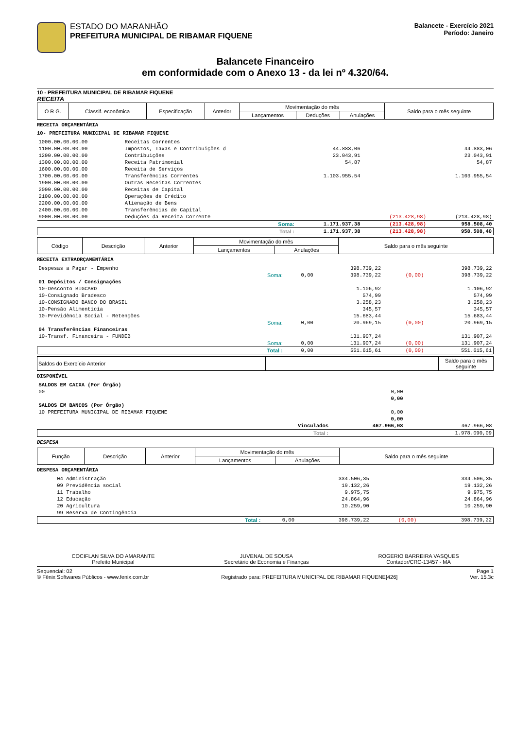ESTADO DO MARANHÃO
PREFEITURA MUNICIPAL DE RIBAMAR FIQUENE
Balancete - Exercício 2021
Período: Janeiro
Balancete Financeiro
em conformidade com o Anexo 13 - da lei nº 4.320/64.
10 - PREFEITURA MUNICIPAL DE RIBAMAR FIQUENE
RECEITA
| O R G. | Classif. econômica | Especificação | Anterior | Movimentação do mês | | | Saldo para o mês seguinte |
| --- | --- | --- | --- | --- | --- | --- | --- |
| | | | | Lançamentos | Deduções | Anulações | |
RECEITA ORÇAMENTÁRIA
10- PREFEITURA MUNICIPAL DE RIBAMAR FIQUENE
| 1000.00.00.00.00 | Receitas Correntes | | | |
| 1100.00.00.00.00 | Impostos, Taxas e Contribuições d | 44.883,06 | | 44.883,06 |
| 1200.00.00.00.00 | Contribuições | 23.043,91 | | 23.043,91 |
| 1300.00.00.00.00 | Receita Patrimonial | 54,87 | | 54,87 |
| 1600.00.00.00.00 | Receita de Serviços | | | |
| 1700.00.00.00.00 | Transferências Correntes | 1.103.955,54 | | 1.103.955,54 |
| 1900.00.00.00.00 | Outras Receitas Correntes | | | |
| 2000.00.00.00.00 | Receitas de Capital | | | |
| 2100.00.00.00.00 | Operações de Crédito | | | |
| 2200.00.00.00.00 | Alienação de Bens | | | |
| 2400.00.00.00.00 | Transferências de Capital | | | |
| 9000.00.00.00.00 | Deduções da Receita Corrente | | (213.428,98) | (213.428,98) |
| | Soma: | 1.171.937,38 | (213.428,98) | 958.508,40 |
| | Total : | 1.171.937,38 | (213.428,98) | 958.508,40 |
| Código | Descrição | Anterior | Movimentação do mês | | Saldo para o mês seguinte |
| --- | --- | --- | --- | --- | --- |
| | | | Lançamentos | Anulações | |
RECEITA EXTRAORÇAMENTÁRIA
| Despesas a Pagar - Empenho | | | 398.739,22 | | 398.739,22 |
| | Soma: | 0,00 | 398.739,22 | (0,00) | 398.739,22 |
| 01 Depósitos / Consignações | | | | | |
| 10-Desconto BIGCARD | | | 1.106,92 | | 1.106,92 |
| 10-Consignado Bradesco | | | 574,99 | | 574,99 |
| 10-CONSIGNADO BANCO DO BRASIL | | | 3.258,23 | | 3.258,23 |
| 10-Pensão Alimenticia | | | 345,57 | | 345,57 |
| 10-Previdência Social - Retenções | | | 15.683,44 | | 15.683,44 |
| | Soma: | 0,00 | 20.969,15 | (0,00) | 20.969,15 |
| 04 Transferências Financeiras | | | | | |
| 10-Transf. Financeira - FUNDEB | | | 131.907,24 | | 131.907,24 |
| | Soma: | 0,00 | 131.907,24 | (0,00) | 131.907,24 |
| | Total : | 0,00 | 551.615,61 | (0,00) | 551.615,61 |
| Saldos do Exercício Anterior | | Saldo para o mês seguinte |
| --- | --- | --- |
DISPONÍVEL
| SALDOS EM CAIXA (Por Órgão) | | |
| 00 | 0,00 | |
| | 0,00 | |
| SALDOS EM BANCOS (Por Órgão) | | |
| 10 PREFEITURA MUNICIPAL DE RIBAMAR FIQUENE | 0,00 | |
| | 0,00 | |
| Vinculados | 467.966,08 | 467.966,08 |
| Total : | | 1.978.090,09 |
DESPESA
| Função | Descrição | Anterior | Movimentação do mês | | Saldo para o mês seguinte |
| --- | --- | --- | --- | --- | --- |
| | | | Lançamentos | Anulações | |
DESPESA ORÇAMENTÁRIA
| 04 Administração | | 334.506,35 | | 334.506,35 |
| 09 Previdência social | | 19.132,26 | | 19.132,26 |
| 11 Trabalho | | 9.975,75 | | 9.975,75 |
| 12 Educação | | 24.864,96 | | 24.864,96 |
| 20 Agricultura | | 10.259,90 | | 10.259,90 |
| 99 Reserva de Contingência | | | | |
| Total : | 0,00 | 398.739,22 | (0,00) | 398.739,22 |
COCIFLAN SILVA DO AMARANTE
Prefeito Municipal
JUVENAL DE SOUSA
Secretário de Economia e Finanças
ROGERIO BARREIRA VASQUES
Contador/CRC-13457 - MA
Sequencial: 02
© Fênix Softwares Públicos - www.fenix.com.br
Registrado para: PREFEITURA MUNICIPAL DE RIBAMAR FIQUENE[426]
Page 1
Ver. 15.3c